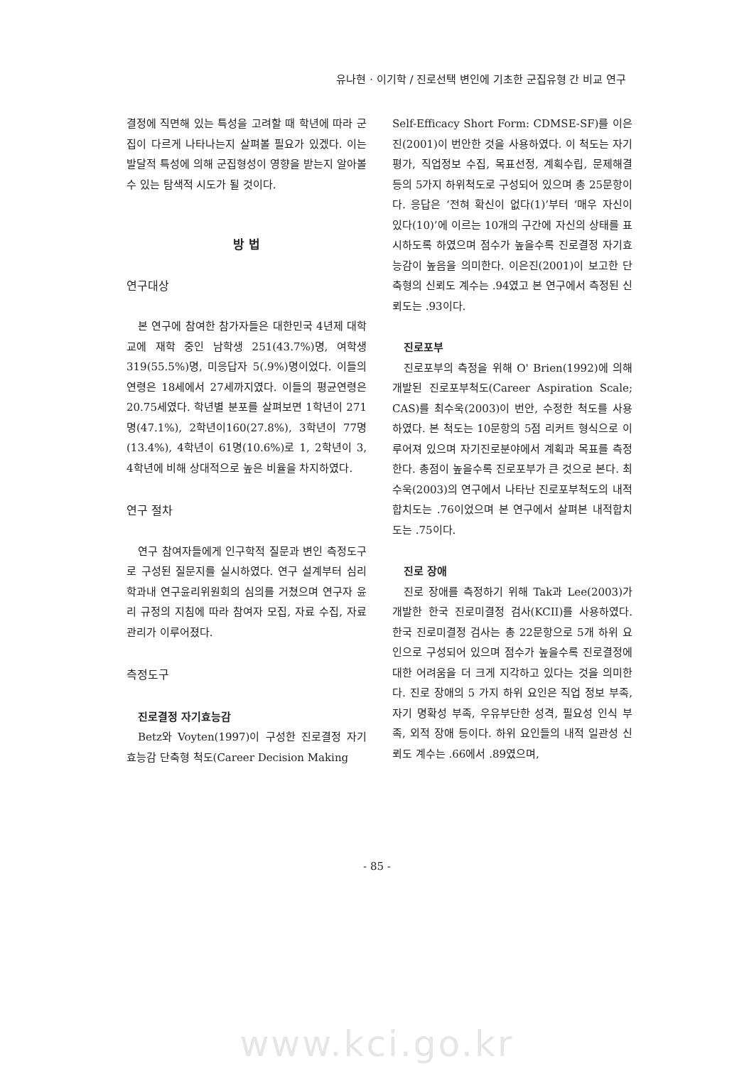유나현 · 이기학 / 진로선택 변인에 기초한 군집유형 간 비교 연구
결정에 직면해 있는 특성을 고려할 때 학년에 따라 군집이 다르게 나타나는지 살펴볼 필요가 있겠다. 이는 발달적 특성에 의해 군집형성이 영향을 받는지 알아볼 수 있는 탐색적 시도가 될 것이다.
방 법
연구대상
본 연구에 참여한 참가자들은 대한민국 4년제 대학교에 재학 중인 남학생 251(43.7%)명, 여학생 319(55.5%)명, 미응답자 5(.9%)명이었다. 이들의 연령은 18세에서 27세까지였다. 이들의 평균연령은 20.75세였다. 학년별 분포를 살펴보면 1학년이 271명(47.1%), 2학년이160(27.8%), 3학년이 77명(13.4%), 4학년이 61명(10.6%)로 1, 2학년이 3, 4학년에 비해 상대적으로 높은 비율을 차지하였다.
연구 절차
연구 참여자들에게 인구학적 질문과 변인 측정도구로 구성된 질문지를 실시하였다. 연구 설계부터 심리학과내 연구윤리위원회의 심의를 거쳤으며 연구자 윤리 규정의 지침에 따라 참여자 모집, 자료 수집, 자료 관리가 이루어졌다.
측정도구
진로결정 자기효능감
Betz와 Voyten(1997)이 구성한 진로결정 자기효능감 단축형 척도(Career Decision Making
Self-Efficacy Short Form: CDMSE-SF)를 이은진(2001)이 번안한 것을 사용하였다. 이 척도는 자기평가, 직업정보 수집, 목표선정, 계획수립, 문제해결 등의 5가지 하위척도로 구성되어 있으며 총 25문항이다. 응답은 ‘전혀 확신이 없다(1)’부터 ‘매우 자신이 있다(10)’에 이르는 10개의 구간에 자신의 상태를 표시하도록 하였으며 점수가 높을수록 진로결정 자기효능감이 높음을 의미한다. 이은진(2001)이 보고한 단축형의 신뢰도 계수는 .94였고 본 연구에서 측정된 신뢰도는 .93이다.
진로포부
진로포부의 측정을 위해 O' Brien(1992)에 의해 개발된 진로포부척도(Career Aspiration Scale; CAS)를 최수욱(2003)이 번안, 수정한 척도를 사용하였다. 본 척도는 10문항의 5점 리커트 형식으로 이루어져 있으며 자기진로분야에서 계획과 목표를 측정한다. 총점이 높을수록 진로포부가 큰 것으로 본다. 최수욱(2003)의 연구에서 나타난 진로포부척도의 내적 합치도는 .76이었으며 본 연구에서 살펴본 내적합치도는 .75이다.
진로 장애
진로 장애를 측정하기 위해 Tak과 Lee(2003)가 개발한 한국 진로미결정 검사(KCII)를 사용하였다. 한국 진로미결정 검사는 총 22문항으로 5개 하위 요인으로 구성되어 있으며 점수가 높을수록 진로결정에 대한 어려움을 더 크게 지각하고 있다는 것을 의미한다. 진로 장애의 5 가지 하위 요인은 직업 정보 부족, 자기 명확성 부족, 우유부단한 성격, 필요성 인식 부족, 외적 장애 등이다. 하위 요인들의 내적 일관성 신뢰도 계수는 .66에서 .89였으며,
- 85 -
www.kci.go.kr